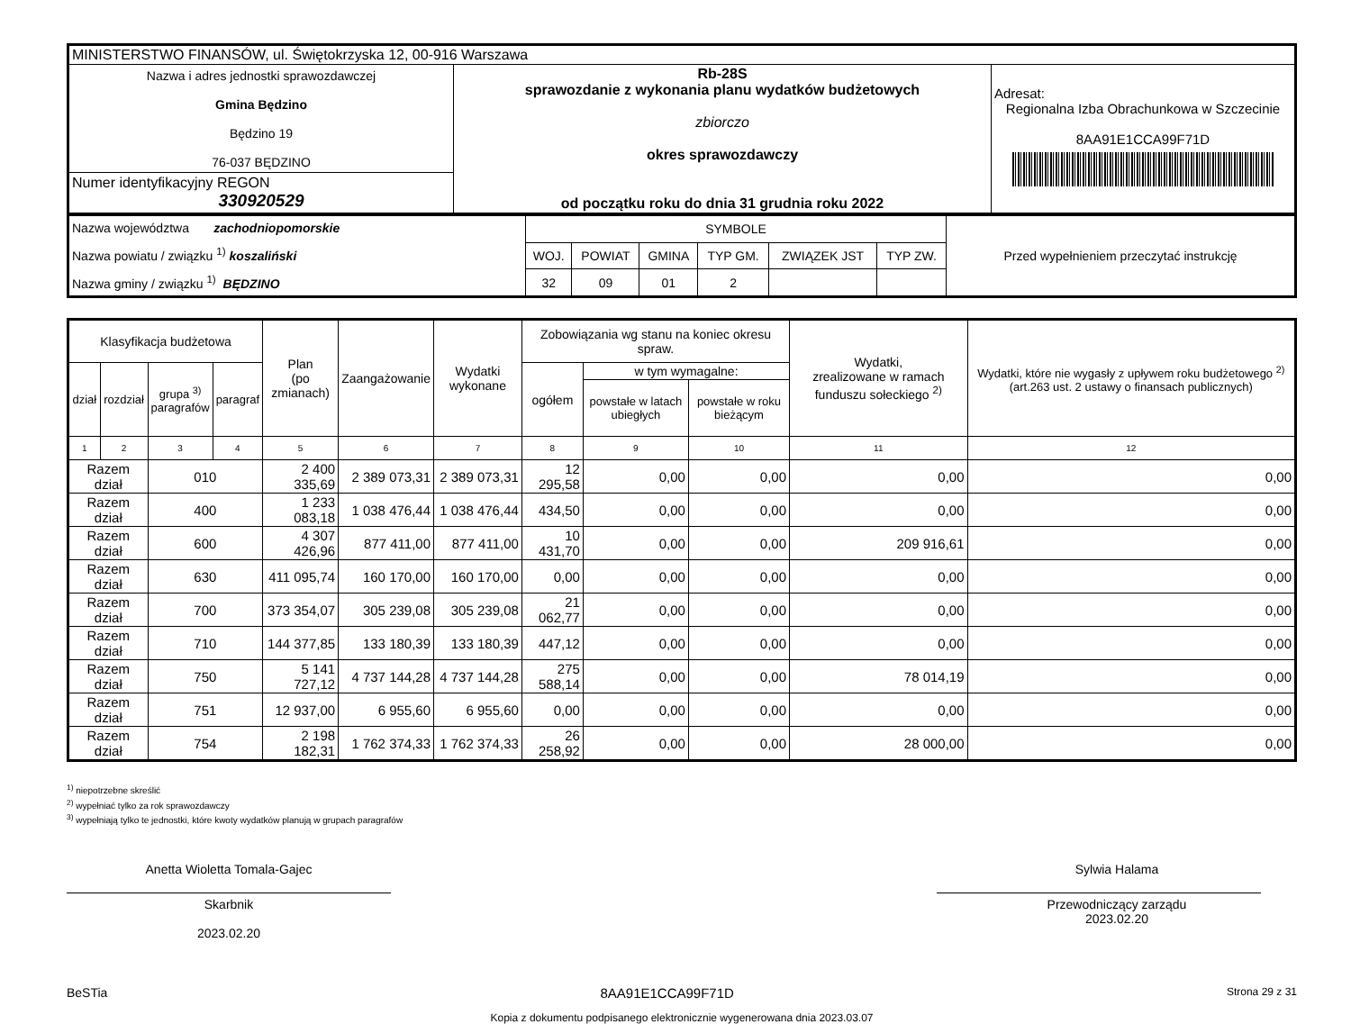| MINISTERSTWO FINANSÓW, ul. Świętokrzyska 12, 00-916 Warszawa | | |
| Nazwa i adres jednostki sprawozdawczej Gmina Będzino Będzino 19 76-037 BĘDZINO | Rb-28S sprawozdanie z wykonania planu wydatków budżetowych zbiorczo okres sprawozdawczy od początku roku do dnia 31 grudnia roku 2022 | Adresat: Regionalna Izba Obrachunkowa w Szczecinie 8AA91E1CCA99F71D |
| Numer identyfikacyjny REGON 330920529 | | |
| Nazwa województwa zachodniopomorskie Nazwa powiatu / związku <sup>1)</sup> koszaliński Nazwa gminy / związku <sup>1)</sup> BĘDZINO | SYMBOLE | | | | | | Przed wypełnieniem przeczytać instrukcję |
| | WOJ. | POWIAT | GMINA | TYP GM. | ZWIĄZEK JST | TYP ZW. | |
| | 32 | 09 | 01 | 2 | | | |
| Klasyfikacja budżetowa | | | | Plan (po zmianach) | Zaangażowanie | Wydatki wykonane | Zobowiązania wg stanu na koniec okresu spraw. | | | Wydatki, zrealizowane w ramach funduszu sołeckiego <sup>2)</sup> | Wydatki, które nie wygasły z upływem roku budżetowego <sup>2)</sup> (art.263 ust. 2 ustawy o finansach publicznych) |
| --- | --- | --- | --- | --- | --- | --- | --- | --- | --- | --- | --- |
| dział | rozdział | grupa <sup>3)</sup> paragrafów | paragraf | | | | ogółem | w tym wymagalne: | | | |
| | | | | | | | | powstałe w latach ubiegłych | powstałe w roku bieżącym | | |
| 1 | 2 | 3 | 4 | 5 | 6 | 7 | 8 | 9 | 10 | 11 | 12 |
| Razem dział | | 010 | | 2 400 335,69 | 2 389 073,31 | 2 389 073,31 | 12 295,58 | 0,00 | 0,00 | 0,00 | 0,00 |
| Razem dział | | 400 | | 1 233 083,18 | 1 038 476,44 | 1 038 476,44 | 434,50 | 0,00 | 0,00 | 0,00 | 0,00 |
| Razem dział | | 600 | | 4 307 426,96 | 877 411,00 | 877 411,00 | 10 431,70 | 0,00 | 0,00 | 209 916,61 | 0,00 |
| Razem dział | | 630 | | 411 095,74 | 160 170,00 | 160 170,00 | 0,00 | 0,00 | 0,00 | 0,00 | 0,00 |
| Razem dział | | 700 | | 373 354,07 | 305 239,08 | 305 239,08 | 21 062,77 | 0,00 | 0,00 | 0,00 | 0,00 |
| Razem dział | | 710 | | 144 377,85 | 133 180,39 | 133 180,39 | 447,12 | 0,00 | 0,00 | 0,00 | 0,00 |
| Razem dział | | 750 | | 5 141 727,12 | 4 737 144,28 | 4 737 144,28 | 275 588,14 | 0,00 | 0,00 | 78 014,19 | 0,00 |
| Razem dział | | 751 | | 12 937,00 | 6 955,60 | 6 955,60 | 0,00 | 0,00 | 0,00 | 0,00 | 0,00 |
| Razem dział | | 754 | | 2 198 182,31 | 1 762 374,33 | 1 762 374,33 | 26 258,92 | 0,00 | 0,00 | 28 000,00 | 0,00 |
<sup>1)</sup> niepotrzebne skreślić
<sup>2)</sup> wypełniać tylko za rok sprawozdawczy
<sup>3)</sup> wypełniają tylko te jednostki, które kwoty wydatków planują w grupach paragrafów
Anetta Wioletta Tomala-Gajec
Skarbnik
2023.02.20
Sylwia Halama
Przewodniczący zarządu
2023.02.20
BeSTia 8AA91E1CCA99F71D Strona 29 z 31
Kopia z dokumentu podpisanego elektronicznie wygenerowana dnia 2023.03.07